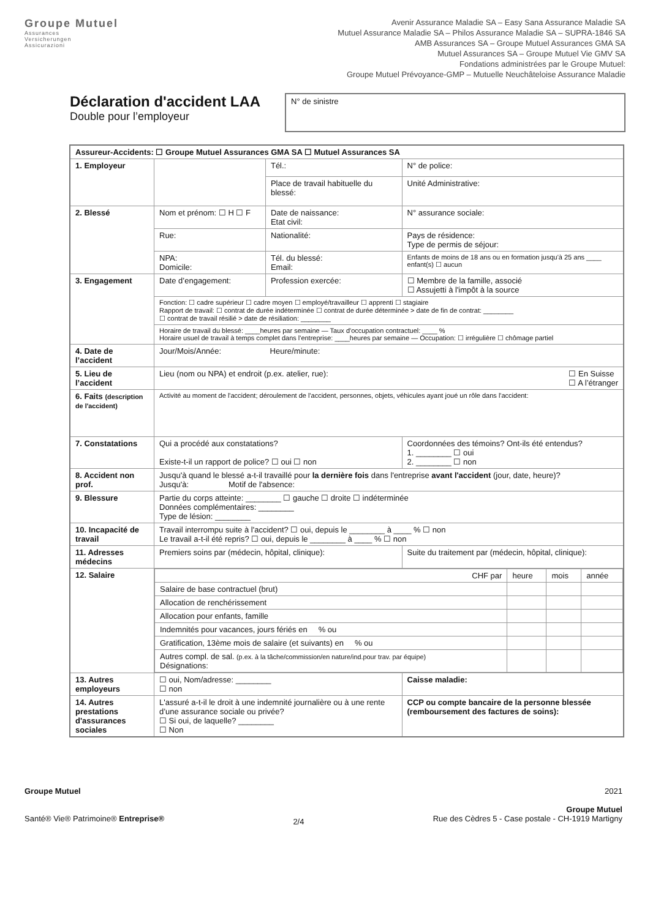Groupe Mutuel
Assurances
Versicherungen
Assicurazioni
Avenir Assurance Maladie SA – Easy Sana Assurance Maladie SA
Mutuel Assurance Maladie SA – Philos Assurance Maladie SA – SUPRA-1846 SA
AMB Assurances SA – Groupe Mutuel Assurances GMA SA
Mutuel Assurances SA – Groupe Mutuel Vie GMV SA
Fondations administrées par le Groupe Mutuel:
Groupe Mutuel Prévoyance-GMP – Mutuelle Neuchâteloise Assurance Maladie
Déclaration d'accident LAA
Double pour l’employeur
N° de sinistre
| Assureur-Accidents: ☐ Groupe Mutuel Assurances GMA SA ☐ Mutuel Assurances SA | | | |
| 1. Employeur | | Tél.: | N° de police: |
| | | Place de travail habituelle du blessé: | Unité Administrative: |
| 2. Blessé | Nom et prénom: ☐ H ☐ F | Date de naissance: Etat civil: | N° assurance sociale: |
| | Rue: | Nationalité: | Pays de résidence: Type de permis de séjour: |
| | NPA: Domicile: | Tél. du blessé: Email: | Enfants de moins de 18 ans ou en formation jusqu'à 25 ans ____ enfant(s) ☐ aucun |
| 3. Engagement | Date d’engagement: | Profession exercée: | ☐ Membre de la famille, associé ☐ Assujetti à l'impôt à la source |
| | Fonction: ☐ cadre supérieur ☐ cadre moyen ☐ employé/travailleur ☐ apprenti ☐ stagiaire Rapport de travail: ☐ contrat de durée indéterminée ☐ contrat de durée déterminée > date de fin de contrat: ________ ☐ contrat de travail résilié > date de résiliation: ________ | | |
| | Horaire de travail du blessé: ____heures par semaine — Taux d'occupation contractuel: ____ % Horaire usuel de travail à temps complet dans l'entreprise: ____heures par semaine — Occupation: ☐ irrégulière ☐ chômage partiel | | |
| 4. Date de l’accident | Jour/Mois/Année: Heure/minute: | | |
| 5. Lieu de l’accident | Lieu (nom ou NPA) et endroit (p.ex. atelier, rue): ☐ En Suisse ☐ A l’étranger | | |
| 6. Faits (description de l'accident) | Activité au moment de l'accident; déroulement de l'accident, personnes, objets, véhicules ayant joué un rôle dans l'accident: | | |
| 7. Constatations | Qui a procédé aux constatations? Existe-t-il un rapport de police? ☐ oui ☐ non | | Coordonnées des témoins? Ont-ils été entendus? 1. ________ ☐ oui 2. ________ ☐ non |
| 8. Accident non prof. | Jusqu'à quand le blessé a-t-il travaillé pour la dernière fois dans l'entreprise avant l'accident (jour, date, heure)? Jusqu'à: Motif de l'absence: | | |
| 9. Blessure | Partie du corps atteinte: ________ ☐ gauche ☐ droite ☐ indéterminée Données complémentaires: ________ Type de lésion: ________ | | |
| 10. Incapacité de travail | Travail interrompu suite à l'accident? ☐ oui, depuis le ________ à ____ % ☐ non Le travail a-t-il été repris? ☐ oui, depuis le ________ à ____ % ☐ non | | |
| 11. Adresses médecins | Premiers soins par (médecin, hôpital, clinique): | | Suite du traitement par (médecin, hôpital, clinique): |
| 12. Salaire | / CHF par / heure / mois / année / / Salaire de base contractuel (brut) / / / / / Allocation de renchérissement / / / / / Allocation pour enfants, famille / / / / / Indemnités pour vacances, jours fériés en % ou / / / / / Gratification, 13ème mois de salaire (et suivants) en % ou / / / / / Autres compl. de sal. (p.ex. à la tâche/commission/en nature/ind.pour trav. par équipe) Désignations: / / / / | | |
| 13. Autres employeurs | ☐ oui, Nom/adresse: ________ ☐ non | | Caisse maladie: |
| 14. Autres prestations d'assurances sociales | L'assuré a-t-il le droit à une indemnité journalière ou à une rente d’une assurance sociale ou privée? ☐ Si oui, de laquelle? ________ ☐ Non | | CCP ou compte bancaire de la personne blessée (remboursement des factures de soins): |
Groupe Mutuel
Santé® Vie® Patrimoine® Entreprise®
2/4
2021
Groupe Mutuel
Rue des Cèdres 5 - Case postale - CH-1919 Martigny